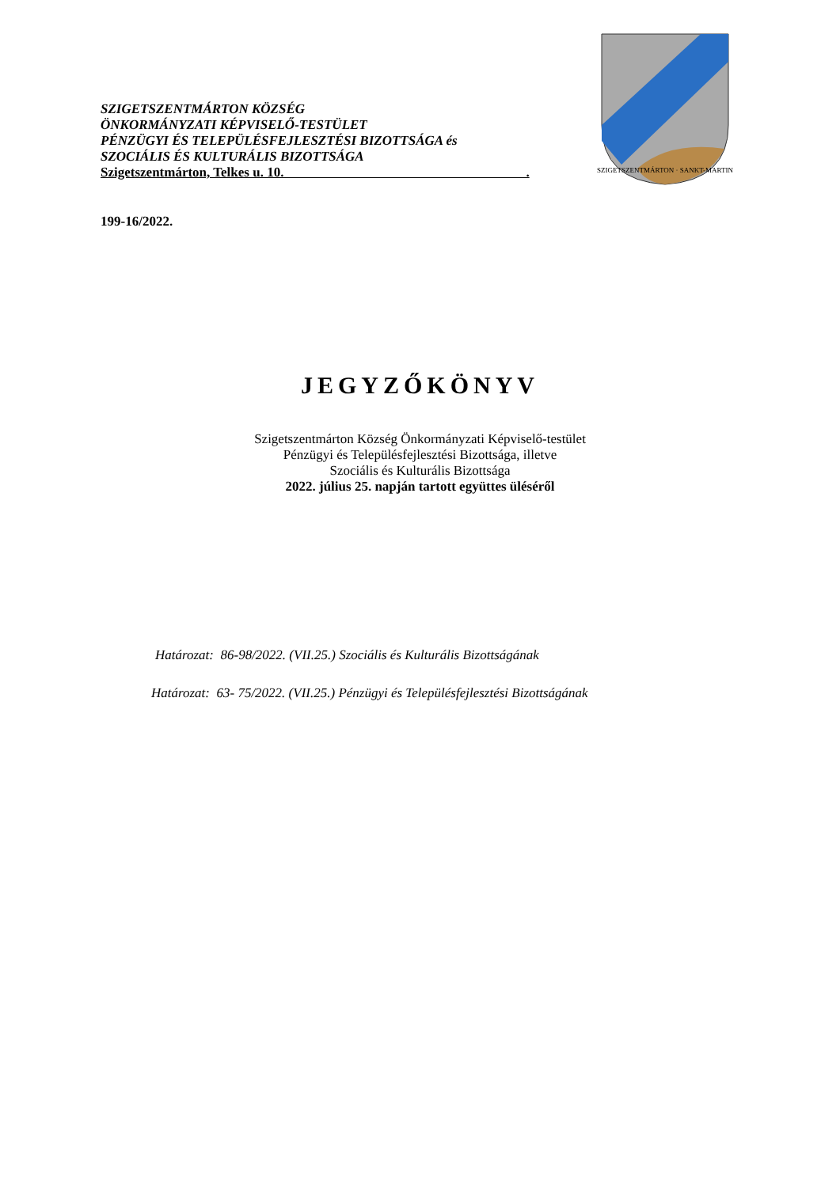SZIGETSZENTMÁRTON KÖZSÉG
ÖNKORMÁNYZATI KÉPVISELŐ-TESTÜLET
PÉNZÜGYI ÉS TELEPÜLÉSFEJLESZTÉSI BIZOTTSÁGA és
SZOCIÁLIS ÉS KULTURÁLIS BIZOTTSÁGA
Szigetszentmárton, Telkes u. 10. .
SZIGETSZENTMÁRTON · SANKT-MARTIN
199-16/2022.
JEGYZŐKÖNYV
Szigetszentmárton Község Önkormányzati Képviselő-testület
Pénzügyi és Településfejlesztési Bizottsága, illetve
Szociális és Kulturális Bizottsága
2022. július 25. napján tartott együttes üléséről
Határozat: 86-98/2022. (VII.25.) Szociális és Kulturális Bizottságának
Határozat: 63- 75/2022. (VII.25.) Pénzügyi és Településfejlesztési Bizottságának